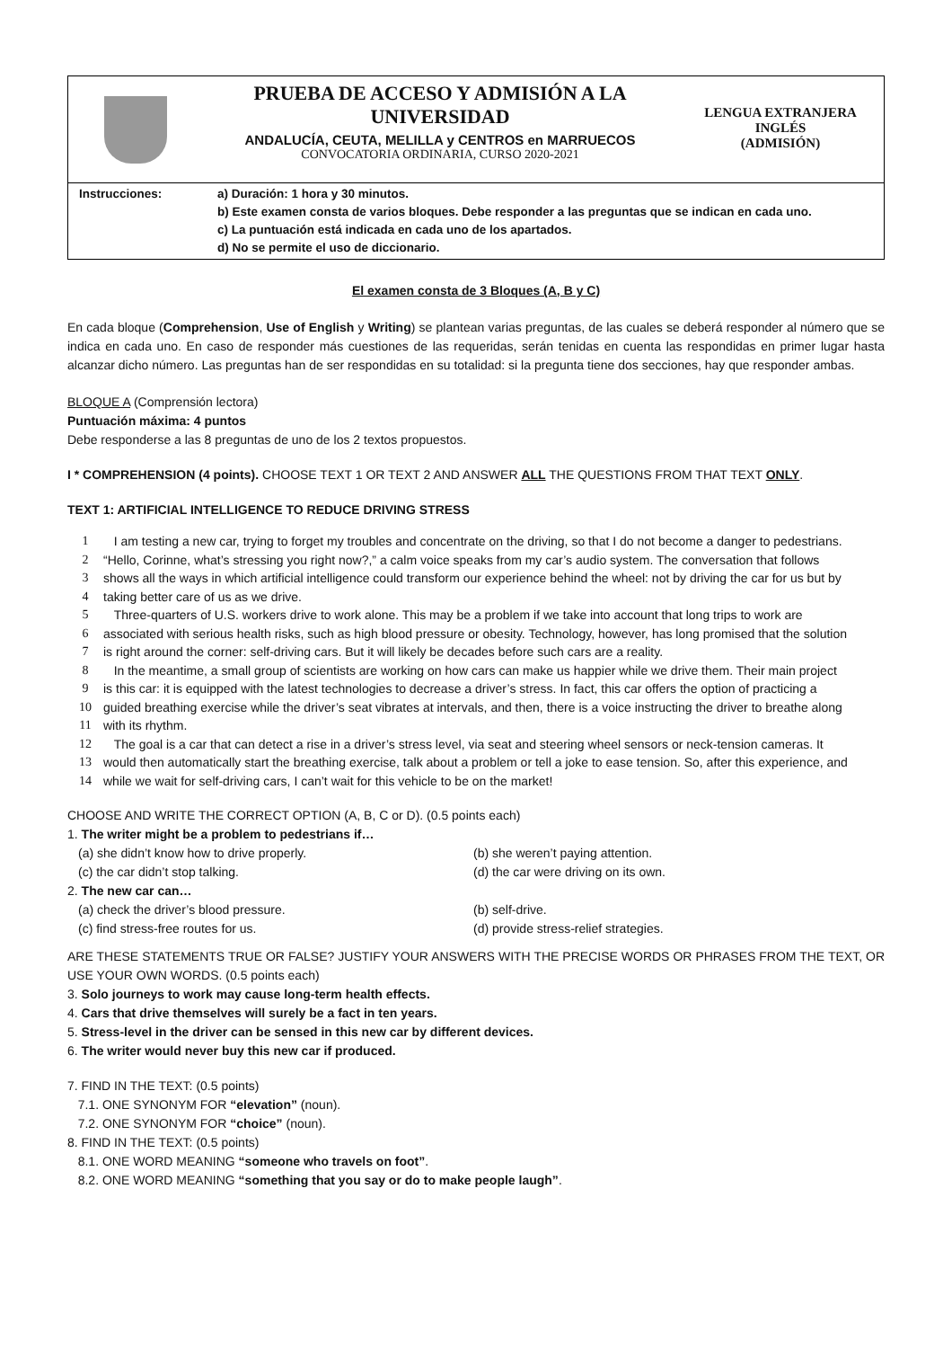PRUEBA DE ACCESO Y ADMISIÓN A LA UNIVERSIDAD
ANDALUCÍA, CEUTA, MELILLA y CENTROS en MARRUECOS
CONVOCATORIA ORDINARIA, CURSO 2020-2021
LENGUA EXTRANJERA
INGLÉS
(ADMISIÓN)
| Instrucciones: | a) Duración: 1 hora y 30 minutos. b) Este examen consta de varios bloques. Debe responder a las preguntas que se indican en cada uno. c) La puntuación está indicada en cada uno de los apartados. d) No se permite el uso de diccionario. |
El examen consta de 3 Bloques (A, B y C)
En cada bloque (Comprehension, Use of English y Writing) se plantean varias preguntas, de las cuales se deberá responder al número que se indica en cada uno. En caso de responder más cuestiones de las requeridas, serán tenidas en cuenta las respondidas en primer lugar hasta alcanzar dicho número. Las preguntas han de ser respondidas en su totalidad: si la pregunta tiene dos secciones, hay que responder ambas.
BLOQUE A (Comprensión lectora)
Puntuación máxima: 4 puntos
Debe responderse a las 8 preguntas de uno de los 2 textos propuestos.
I * COMPREHENSION (4 points). CHOOSE TEXT 1 OR TEXT 2 AND ANSWER ALL THE QUESTIONS FROM THAT TEXT ONLY.
TEXT 1: ARTIFICIAL INTELLIGENCE TO REDUCE DRIVING STRESS
| 1 | I am testing a new car, trying to forget my troubles and concentrate on the driving, so that I do not become a danger to pedestrians. |
| 2 | “Hello, Corinne, what’s stressing you right now?,” a calm voice speaks from my car’s audio system. The conversation that follows |
| 3 | shows all the ways in which artificial intelligence could transform our experience behind the wheel: not by driving the car for us but by |
| 4 | taking better care of us as we drive. |
| 5 | Three-quarters of U.S. workers drive to work alone. This may be a problem if we take into account that long trips to work are |
| 6 | associated with serious health risks, such as high blood pressure or obesity. Technology, however, has long promised that the solution |
| 7 | is right around the corner: self-driving cars. But it will likely be decades before such cars are a reality. |
| 8 | In the meantime, a small group of scientists are working on how cars can make us happier while we drive them. Their main project |
| 9 | is this car: it is equipped with the latest technologies to decrease a driver’s stress. In fact, this car offers the option of practicing a |
| 10 | guided breathing exercise while the driver’s seat vibrates at intervals, and then, there is a voice instructing the driver to breathe along |
| 11 | with its rhythm. |
| 12 | The goal is a car that can detect a rise in a driver’s stress level, via seat and steering wheel sensors or neck-tension cameras. It |
| 13 | would then automatically start the breathing exercise, talk about a problem or tell a joke to ease tension. So, after this experience, and |
| 14 | while we wait for self-driving cars, I can’t wait for this vehicle to be on the market! |
CHOOSE AND WRITE THE CORRECT OPTION (A, B, C or D). (0.5 points each)
1. The writer might be a problem to pedestrians if…
(a) she didn’t know how to drive properly. (b) she weren’t paying attention.
(c) the car didn’t stop talking. (d) the car were driving on its own.
2. The new car can…
(a) check the driver’s blood pressure. (b) self-drive.
(c) find stress-free routes for us. (d) provide stress-relief strategies.
ARE THESE STATEMENTS TRUE OR FALSE? JUSTIFY YOUR ANSWERS WITH THE PRECISE WORDS OR PHRASES FROM THE TEXT, OR USE YOUR OWN WORDS. (0.5 points each)
3. Solo journeys to work may cause long-term health effects.
4. Cars that drive themselves will surely be a fact in ten years.
5. Stress-level in the driver can be sensed in this new car by different devices.
6. The writer would never buy this new car if produced.
7. FIND IN THE TEXT: (0.5 points)
7.1. ONE SYNONYM FOR “elevation” (noun).
7.2. ONE SYNONYM FOR “choice” (noun).
8. FIND IN THE TEXT: (0.5 points)
8.1. ONE WORD MEANING “someone who travels on foot”.
8.2. ONE WORD MEANING “something that you say or do to make people laugh”.